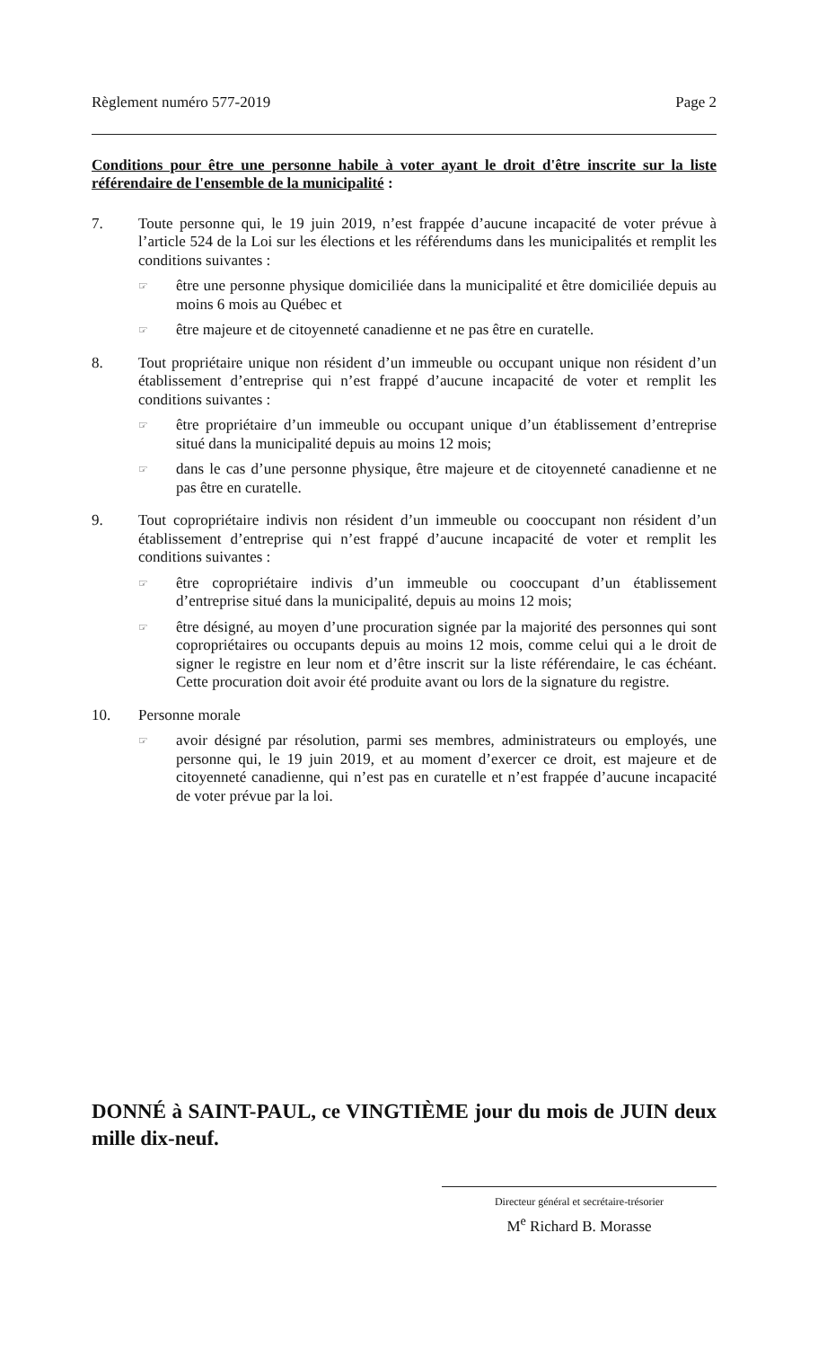Règlement numéro 577-2019 Page 2
Conditions pour être une personne habile à voter ayant le droit d'être inscrite sur la liste référendaire de l'ensemble de la municipalité :
7. Toute personne qui, le 19 juin 2019, n’est frappée d’aucune incapacité de voter prévue à l’article 524 de la Loi sur les élections et les référendums dans les municipalités et remplit les conditions suivantes :
☞
être une personne physique domiciliée dans la municipalité et être domiciliée depuis au moins 6 mois au Québec et
☞
être majeure et de citoyenneté canadienne et ne pas être en curatelle.
8. Tout propriétaire unique non résident d’un immeuble ou occupant unique non résident d’un établissement d’entreprise qui n’est frappé d’aucune incapacité de voter et remplit les conditions suivantes :
☞
être propriétaire d’un immeuble ou occupant unique d’un établissement d’entreprise situé dans la municipalité depuis au moins 12 mois;
☞
dans le cas d’une personne physique, être majeure et de citoyenneté canadienne et ne pas être en curatelle.
9. Tout copropriétaire indivis non résident d’un immeuble ou cooccupant non résident d’un établissement d’entreprise qui n’est frappé d’aucune incapacité de voter et remplit les conditions suivantes :
☞
être copropriétaire indivis d’un immeuble ou cooccupant d’un établissement d’entreprise situé dans la municipalité, depuis au moins 12 mois;
☞
être désigné, au moyen d’une procuration signée par la majorité des personnes qui sont copropriétaires ou occupants depuis au moins 12 mois, comme celui qui a le droit de signer le registre en leur nom et d’être inscrit sur la liste référendaire, le cas échéant. Cette procuration doit avoir été produite avant ou lors de la signature du registre.
10. Personne morale
☞
avoir désigné par résolution, parmi ses membres, administrateurs ou employés, une personne qui, le 19 juin 2019, et au moment d’exercer ce droit, est majeure et de citoyenneté canadienne, qui n’est pas en curatelle et n’est frappée d’aucune incapacité de voter prévue par la loi.
DONNÉ à SAINT-PAUL, ce VINGTIÈME jour du mois de JUIN deux mille dix-neuf.
Directeur général et secrétaire-trésorier
M<sup>e</sup> Richard B. Morasse